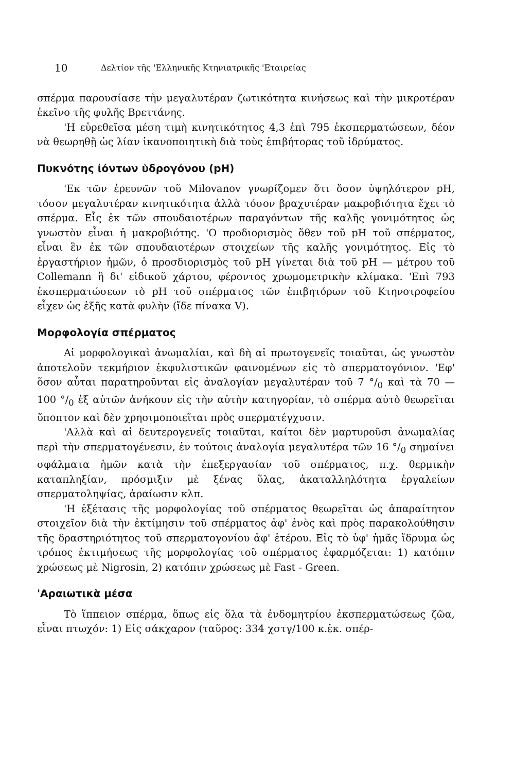10 Δελτίον τῆς 'Ελληνικῆς Κτηνιατρικῆς 'Εταιρείας
σπέρμα παρουσίασε τὴν μεγαλυτέραν ζωτικότητα κινήσεως καὶ τὴν μικροτέραν ἐκεῖνο τῆς φυλῆς Βρεττάνης.
'Η εὑρεθεῖσα μέση τιμὴ κινητικότητος 4,3 ἐπὶ 795 ἐκσπερματώσεων, δέον νὰ θεωρηθῇ ὡς λίαν ἱκανοποιητικὴ διὰ τοὺς ἐπιβήτορας τοῦ ἱδρύματος.
Πυκνότης ἰόντων ὑδρογόνου (pH)
'Εκ τῶν ἐρευνῶν τοῦ Milovanov γνωρίζομεν ὅτι ὅσον ὑψηλότερον pH, τόσον μεγαλυτέραν κινητικότητα ἀλλὰ τόσον βραχυτέραν μακροβιότητα ἔχει τὸ σπέρμα. Εἷς ἐκ τῶν σπουδαιοτέρων παραγόντων τῆς καλῆς γονιμότητος ὡς γνωστὸν εἶναι ἡ μακροβιότης. 'Ο προδιορισμὸς ὅθεν τοῦ pH τοῦ σπέρματος, εἶναι ἓν ἐκ τῶν σπουδαιοτέρων στοιχείων τῆς καλῆς γονιμότητος. Εἰς τὸ ἐργαστήριον ἡμῶν, ὁ προσδιορισμὸς τοῦ pH γίνεται διὰ τοῦ pH — μέτρου τοῦ Collemann ἢ δι' εἰδικοῦ χάρτου, φέροντος χρωμομετρικὴν κλίμακα. 'Επὶ 793 ἐκσπερματώσεων τὸ pH τοῦ σπέρματος τῶν ἐπιβητόρων τοῦ Κτηνοτροφείου εἶχεν ὡς ἑξῆς κατὰ φυλὴν (ἴδε πίνακα V).
Μορφολογία σπέρματος
Αἱ μορφολογικαὶ ἀνωμαλίαι, καὶ δὴ αἱ πρωτογενεῖς τοιαῦται, ὡς γνωστὸν ἀποτελοῦν τεκμήριον ἐκφυλιστικῶν φαινομένων εἰς τὸ σπερματογόνιον. 'Εφ' ὅσον αὗται παρατηροῦνται εἰς ἀναλογίαν μεγαλυτέραν τοῦ 7 °/<sub>0</sub> καὶ τὰ 70 — 100 °/<sub>0</sub> ἐξ αὐτῶν ἀνήκουν εἰς τὴν αὐτὴν κατηγορίαν, τὸ σπέρμα αὐτὸ θεωρεῖται ὕποπτον καὶ δὲν χρησιμοποιεῖται πρὸς σπερματέγχυσιν.
'Αλλὰ καὶ αἱ δευτερογενεῖς τοιαῦται, καίτοι δὲν μαρτυροῦσι ἀνωμαλίας περὶ τὴν σπερματογένεσιν, ἐν τούτοις ἀναλογία μεγαλυτέρα τῶν 16 °/<sub>0</sub> σημαίνει σφάλματα ἡμῶν κατὰ τὴν ἐπεξεργασίαν τοῦ σπέρματος, π.χ. θερμικὴν καταπληξίαν, πρόσμιξιν μὲ ξένας ὕλας, ἀκαταλληλότητα ἐργαλείων σπερματοληψίας, ἀραίωσιν κλπ.
'Η ἐξέτασις τῆς μορφολογίας τοῦ σπέρματος θεωρεῖται ὡς ἀπαραίτητον στοιχεῖον διὰ τὴν ἐκτίμησιν τοῦ σπέρματος ἀφ' ἑνὸς καὶ πρὸς παρακολούθησιν τῆς δραστηριότητος τοῦ σπερματογονίου ἀφ' ἑτέρου. Εἰς τὸ ὑφ' ἡμᾶς ἵδρυμα ὡς τρόπος ἐκτιμήσεως τῆς μορφολογίας τοῦ σπέρματος ἐφαρμόζεται: 1) κατόπιν χρώσεως μὲ Nigrosin, 2) κατόπιν χρώσεως μὲ Fast - Green.
'Αραιωτικὰ μέσα
Τὸ ἵππειον σπέρμα, ὅπως εἰς ὅλα τὰ ἐνδομητρίου ἐκσπερματώσεως ζῶα, εἶναι πτωχόν: 1) Εἰς σάκχαρον (ταῦρος: 334 χστγ/100 κ.ἑκ. σπέρ-